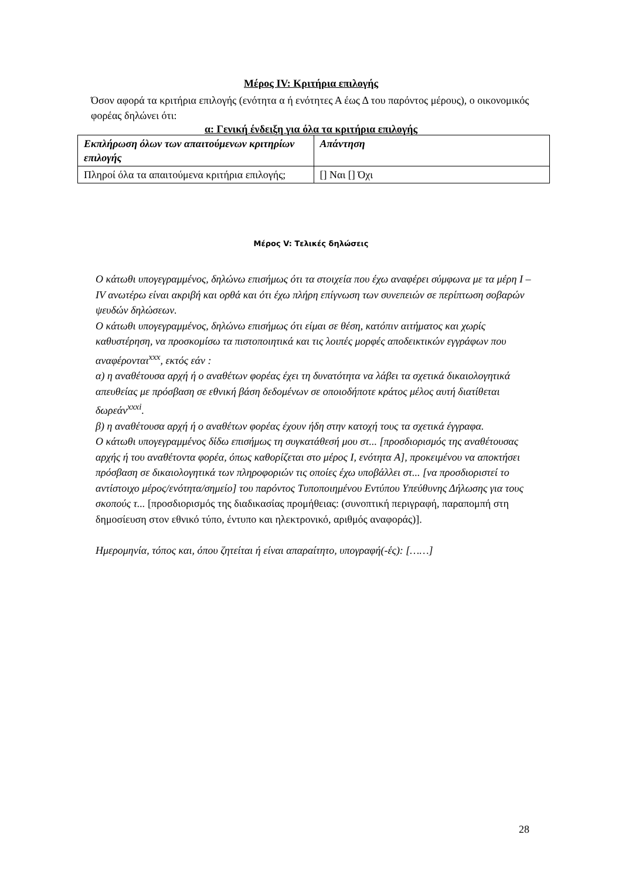Μέρος IV: Κριτήρια επιλογής
Όσον αφορά τα κριτήρια επιλογής (ενότητα α ή ενότητες Α έως Δ του παρόντος μέρους), ο οικονομικός φορέας δηλώνει ότι:
α: Γενική ένδειξη για όλα τα κριτήρια επιλογής
| Εκπλήρωση όλων των απαιτούμενων κριτηρίων επιλογής | Απάντηση |
| --- | --- |
| Πληροί όλα τα απαιτούμενα κριτήρια επιλογής; | [] Ναι [] Όχι |
Μέρος V: Τελικές δηλώσεις
Ο κάτωθι υπογεγραμμένος, δηλώνω επισήμως ότι τα στοιχεία που έχω αναφέρει σύμφωνα με τα μέρη Ι – IV ανωτέρω είναι ακριβή και ορθά και ότι έχω πλήρη επίγνωση των συνεπειών σε περίπτωση σοβαρών ψευδών δηλώσεων.
Ο κάτωθι υπογεγραμμένος, δηλώνω επισήμως ότι είμαι σε θέση, κατόπιν αιτήματος και χωρίς καθυστέρηση, να προσκομίσω τα πιστοποιητικά και τις λοιπές μορφές αποδεικτικών εγγράφων που αναφέρονται<sup>xxx</sup>, εκτός εάν :
α) η αναθέτουσα αρχή ή ο αναθέτων φορέας έχει τη δυνατότητα να λάβει τα σχετικά δικαιολογητικά απευθείας με πρόσβαση σε εθνική βάση δεδομένων σε οποιοδήποτε κράτος μέλος αυτή διατίθεται δωρεάν<sup>xxxi</sup>.
β) η αναθέτουσα αρχή ή ο αναθέτων φορέας έχουν ήδη στην κατοχή τους τα σχετικά έγγραφα.
Ο κάτωθι υπογεγραμμένος δίδω επισήμως τη συγκατάθεσή μου στ... [προσδιορισμός της αναθέτουσας αρχής ή του αναθέτοντα φορέα, όπως καθορίζεται στο μέρος Ι, ενότητα A], προκειμένου να αποκτήσει πρόσβαση σε δικαιολογητικά των πληροφοριών τις οποίες έχω υποβάλλει στ... [να προσδιοριστεί το αντίστοιχο μέρος/ενότητα/σημείο] του παρόντος Τυποποιημένου Εντύπου Υπεύθυνης Δήλωσης για τους σκοπούς τ... [προσδιορισμός της διαδικασίας προμήθειας: (συνοπτική περιγραφή, παραπομπή στη δημοσίευση στον εθνικό τύπο, έντυπο και ηλεκτρονικό, αριθμός αναφοράς)].
Ημερομηνία, τόπος και, όπου ζητείται ή είναι απαραίτητο, υπογραφή(-ές): [……]
28